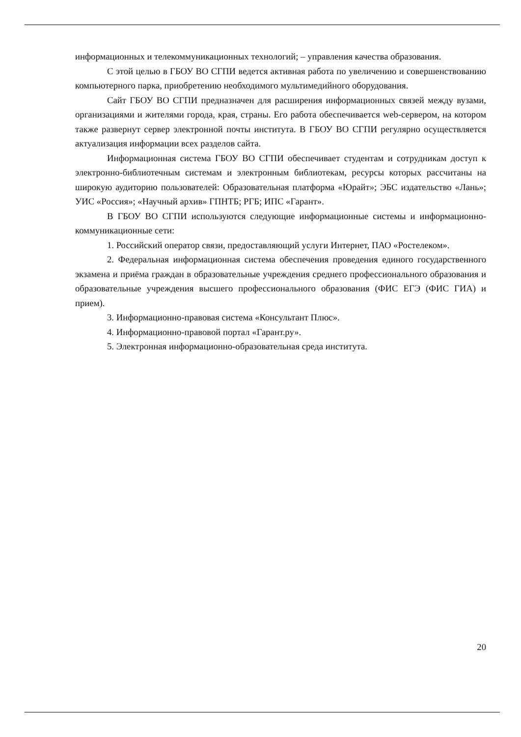информационных и телекоммуникационных технологий; – управления качества образования.
С этой целью в ГБОУ ВО СГПИ ведется активная работа по увеличению и совершенствованию компьютерного парка, приобретению необходимого мультимедийного оборудования.
Сайт ГБОУ ВО СГПИ предназначен для расширения информационных связей между вузами, организациями и жителями города, края, страны. Его работа обеспечивается web-сервером, на котором также развернут сервер электронной почты института. В ГБОУ ВО СГПИ регулярно осуществляется актуализация информации всех разделов сайта.
Информационная система ГБОУ ВО СГПИ обеспечивает студентам и сотрудникам доступ к электронно-библиотечным системам и электронным библиотекам, ресурсы которых рассчитаны на широкую аудиторию пользователей: Образовательная платформа «Юрайт»; ЭБС издательство «Лань»; УИС «Россия»; «Научный архив» ГПНТБ; РГБ; ИПС «Гарант».
В ГБОУ ВО СГПИ используются следующие информационные системы и информационно-коммуникационные сети:
1. Российский оператор связи, предоставляющий услуги Интернет, ПАО «Ростелеком».
2. Федеральная информационная система обеспечения проведения единого государственного экзамена и приёма граждан в образовательные учреждения среднего профессионального образования и образовательные учреждения высшего профессионального образования (ФИС ЕГЭ (ФИС ГИА) и прием).
3. Информационно-правовая система «Консультант Плюс».
4. Информационно-правовой портал «Гарант.ру».
5. Электронная информационно-образовательная среда института.
20